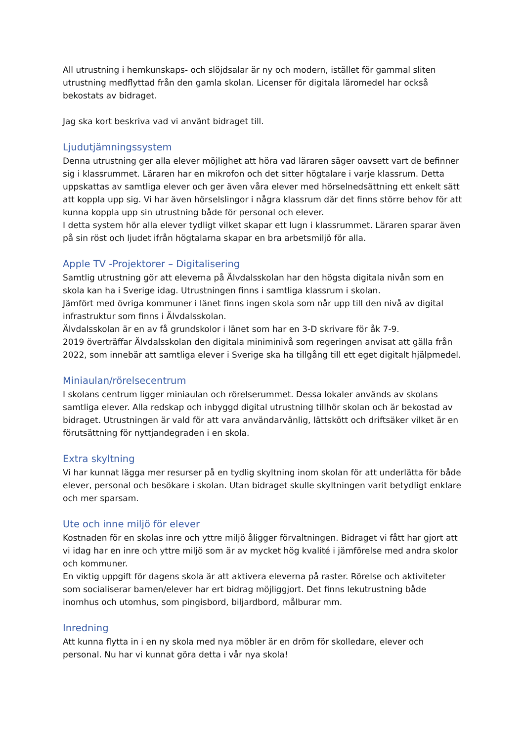All utrustning i hemkunskaps- och slöjdsalar är ny och modern, istället för gammal sliten utrustning medflyttad från den gamla skolan. Licenser för digitala läromedel har också bekostats av bidraget.
Jag ska kort beskriva vad vi använt bidraget till.
Ljudutjämningssystem
Denna utrustning ger alla elever möjlighet att höra vad läraren säger oavsett vart de befinner sig i klassrummet. Läraren har en mikrofon och det sitter högtalare i varje klassrum. Detta uppskattas av samtliga elever och ger även våra elever med hörselnedsättning ett enkelt sätt att koppla upp sig. Vi har även hörselslingor i några klassrum där det finns större behov för att kunna koppla upp sin utrustning både för personal och elever.
I detta system hör alla elever tydligt vilket skapar ett lugn i klassrummet. Läraren sparar även på sin röst och ljudet ifrån högtalarna skapar en bra arbetsmiljö för alla.
Apple TV -Projektorer – Digitalisering
Samtlig utrustning gör att eleverna på Älvdalsskolan har den högsta digitala nivån som en skola kan ha i Sverige idag. Utrustningen finns i samtliga klassrum i skolan.
Jämfört med övriga kommuner i länet finns ingen skola som når upp till den nivå av digital infrastruktur som finns i Älvdalsskolan.
Älvdalsskolan är en av få grundskolor i länet som har en 3-D skrivare för åk 7-9.
2019 överträffar Älvdalsskolan den digitala miniminivå som regeringen anvisat att gälla från 2022, som innebär att samtliga elever i Sverige ska ha tillgång till ett eget digitalt hjälpmedel.
Miniaulan/rörelsecentrum
I skolans centrum ligger miniaulan och rörelserummet. Dessa lokaler används av skolans samtliga elever. Alla redskap och inbyggd digital utrustning tillhör skolan och är bekostad av bidraget. Utrustningen är vald för att vara användarvänlig, lättskött och driftsäker vilket är en förutsättning för nyttjandegraden i en skola.
Extra skyltning
Vi har kunnat lägga mer resurser på en tydlig skyltning inom skolan för att underlätta för både elever, personal och besökare i skolan. Utan bidraget skulle skyltningen varit betydligt enklare och mer sparsam.
Ute och inne miljö för elever
Kostnaden för en skolas inre och yttre miljö åligger förvaltningen. Bidraget vi fått har gjort att vi idag har en inre och yttre miljö som är av mycket hög kvalité i jämförelse med andra skolor och kommuner.
En viktig uppgift för dagens skola är att aktivera eleverna på raster. Rörelse och aktiviteter som socialiserar barnen/elever har ert bidrag möjliggjort. Det finns lekutrustning både inomhus och utomhus, som pingisbord, biljardbord, målburar mm.
Inredning
Att kunna flytta in i en ny skola med nya möbler är en dröm för skolledare, elever och personal. Nu har vi kunnat göra detta i vår nya skola!